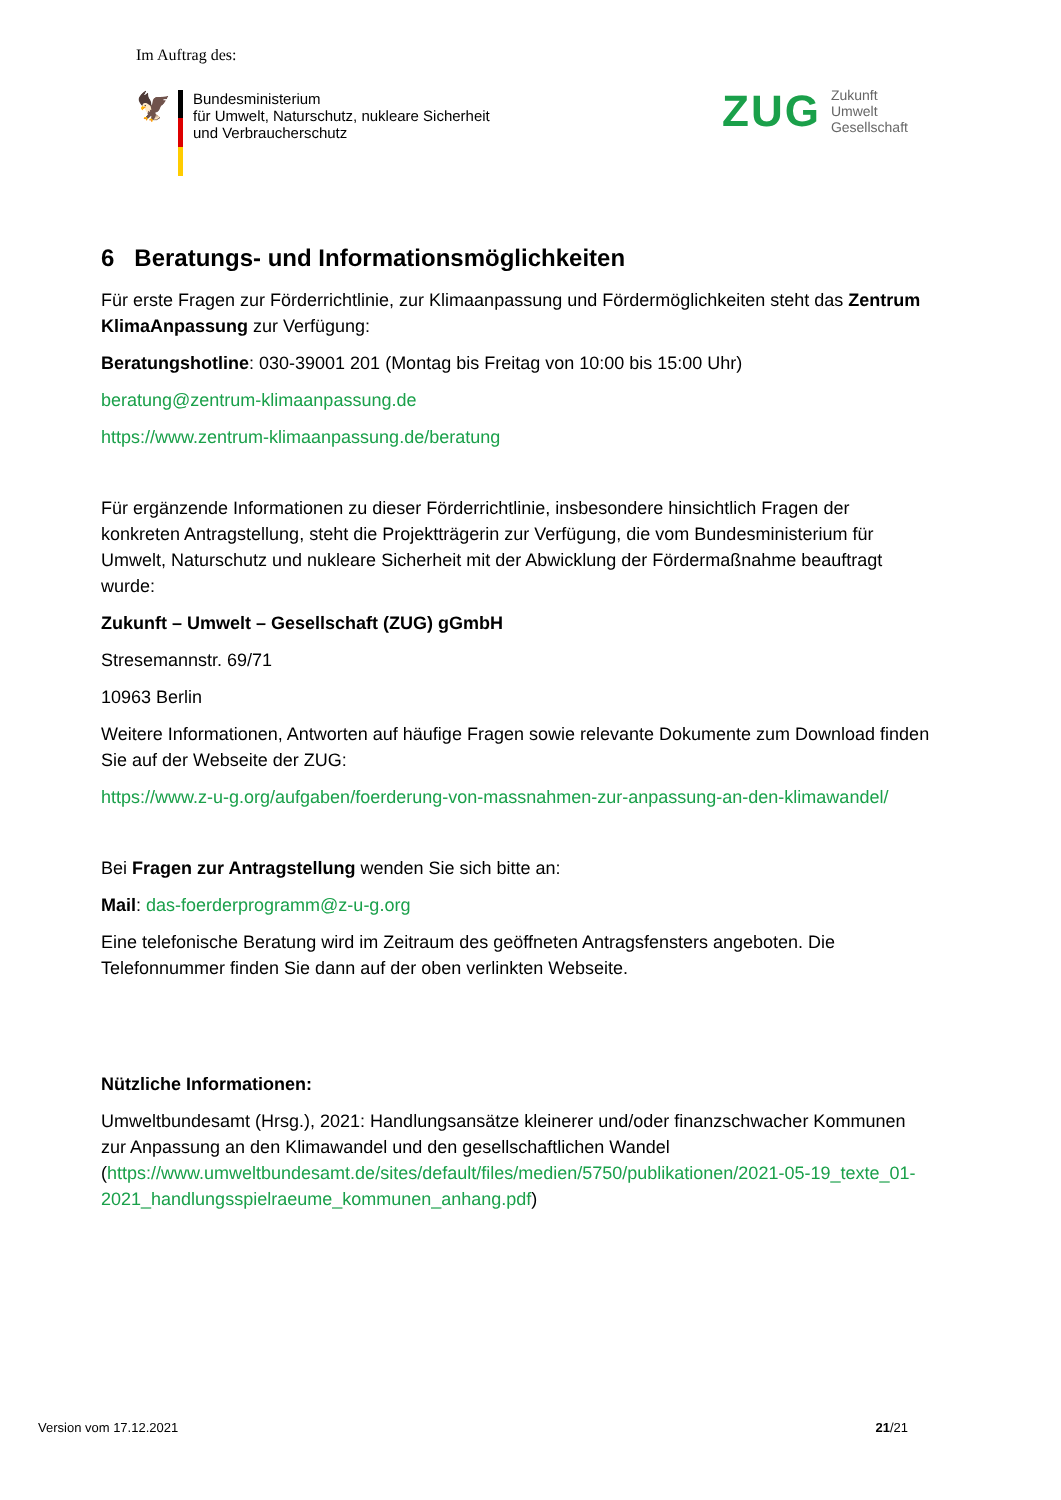Im Auftrag des:
🦅
Bundesministerium
für Umwelt, Naturschutz, nukleare Sicherheit
und Verbraucherschutz
ZUG
Zukunft
Umwelt
Gesellschaft
6 Beratungs- und Informationsmöglichkeiten
Für erste Fragen zur Förderrichtlinie, zur Klimaanpassung und Fördermöglichkeiten steht das Zentrum KlimaAnpassung zur Verfügung:
Beratungshotline: 030-39001 201 (Montag bis Freitag von 10:00 bis 15:00 Uhr)
beratung@zentrum-klimaanpassung.de
https://www.zentrum-klimaanpassung.de/beratung
Für ergänzende Informationen zu dieser Förderrichtlinie, insbesondere hinsichtlich Fragen der konkreten Antragstellung, steht die Projektträgerin zur Verfügung, die vom Bundesministerium für Umwelt, Naturschutz und nukleare Sicherheit mit der Abwicklung der Fördermaßnahme beauftragt wurde:
Zukunft – Umwelt – Gesellschaft (ZUG) gGmbH
Stresemannstr. 69/71
10963 Berlin
Weitere Informationen, Antworten auf häufige Fragen sowie relevante Dokumente zum Download finden Sie auf der Webseite der ZUG:
https://www.z-u-g.org/aufgaben/foerderung-von-massnahmen-zur-anpassung-an-den-klimawandel/
Bei Fragen zur Antragstellung wenden Sie sich bitte an:
Mail: das-foerderprogramm@z-u-g.org
Eine telefonische Beratung wird im Zeitraum des geöffneten Antragsfensters angeboten. Die Telefonnummer finden Sie dann auf der oben verlinkten Webseite.
Nützliche Informationen:
Umweltbundesamt (Hrsg.), 2021: Handlungsansätze kleinerer und/oder finanzschwacher Kommunen zur Anpassung an den Klimawandel und den gesellschaftlichen Wandel (https://www.umweltbundesamt.de/sites/default/files/medien/5750/publikationen/2021-05-19_texte_01-2021_handlungsspielraeume_kommunen_anhang.pdf)
Version vom 17.12.2021 21/21